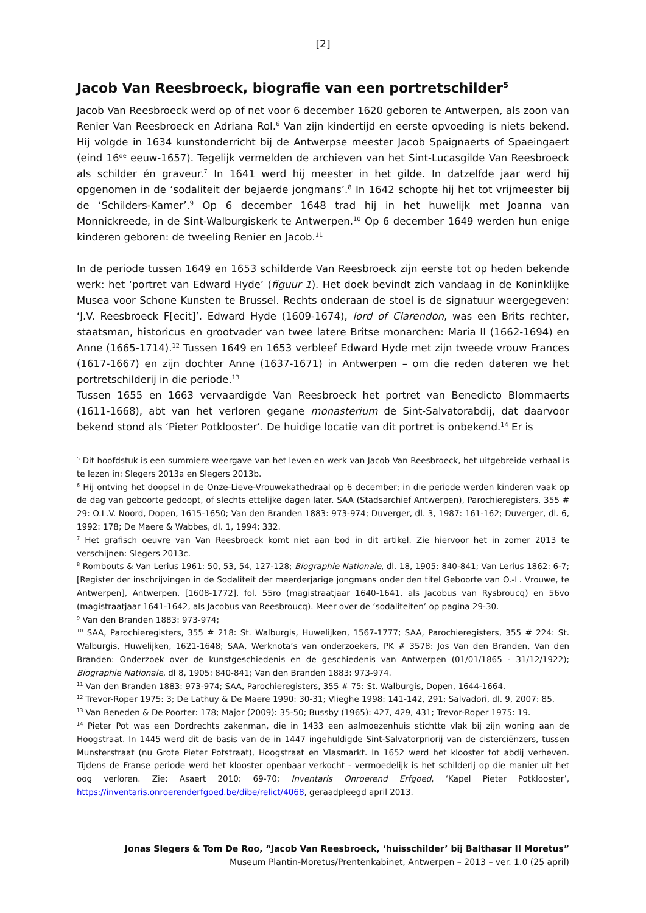[2]
Jacob Van Reesbroeck, biografie van een portretschilder<sup>5</sup>
Jacob Van Reesbroeck werd op of net voor 6 december 1620 geboren te Antwerpen, als zoon van Renier Van Reesbroeck en Adriana Rol.<sup>6</sup> Van zijn kindertijd en eerste opvoeding is niets bekend. Hij volgde in 1634 kunstonderricht bij de Antwerpse meester Jacob Spaignaerts of Spaeingaert (eind 16<sup>de</sup> eeuw-1657). Tegelijk vermelden de archieven van het Sint-Lucasgilde Van Reesbroeck als schilder én graveur.<sup>7</sup> In 1641 werd hij meester in het gilde. In datzelfde jaar werd hij opgenomen in de ‘sodaliteit der bejaerde jongmans’.<sup>8</sup> In 1642 schopte hij het tot vrijmeester bij de ‘Schilders-Kamer’.<sup>9</sup> Op 6 december 1648 trad hij in het huwelijk met Joanna van Monnickreede, in de Sint-Walburgiskerk te Antwerpen.<sup>10</sup> Op 6 december 1649 werden hun enige kinderen geboren: de tweeling Renier en Jacob.<sup>11</sup>
In de periode tussen 1649 en 1653 schilderde Van Reesbroeck zijn eerste tot op heden bekende werk: het ‘portret van Edward Hyde’ (figuur 1). Het doek bevindt zich vandaag in de Koninklijke Musea voor Schone Kunsten te Brussel. Rechts onderaan de stoel is de signatuur weergegeven: ‘J.V. Reesbroeck F[ecit]’. Edward Hyde (1609-1674), lord of Clarendon, was een Brits rechter, staatsman, historicus en grootvader van twee latere Britse monarchen: Maria II (1662-1694) en Anne (1665-1714).<sup>12</sup> Tussen 1649 en 1653 verbleef Edward Hyde met zijn tweede vrouw Frances (1617-1667) en zijn dochter Anne (1637-1671) in Antwerpen – om die reden dateren we het portretschilderij in die periode.<sup>13</sup>
Tussen 1655 en 1663 vervaardigde Van Reesbroeck het portret van Benedicto Blommaerts (1611-1668), abt van het verloren gegane monasterium de Sint-Salvatorabdij, dat daarvoor bekend stond als ‘Pieter Potklooster’. De huidige locatie van dit portret is onbekend.<sup>14</sup> Er is
<sup>5</sup> Dit hoofdstuk is een summiere weergave van het leven en werk van Jacob Van Reesbroeck, het uitgebreide verhaal is te lezen in: Slegers 2013a en Slegers 2013b.
<sup>6</sup> Hij ontving het doopsel in de Onze-Lieve-Vrouwekathedraal op 6 december; in die periode werden kinderen vaak op de dag van geboorte gedoopt, of slechts ettelijke dagen later. SAA (Stadsarchief Antwerpen), Parochieregisters, 355 # 29: O.L.V. Noord, Dopen, 1615-1650; Van den Branden 1883: 973-974; Duverger, dl. 3, 1987: 161-162; Duverger, dl. 6, 1992: 178; De Maere & Wabbes, dl. 1, 1994: 332.
<sup>7</sup> Het grafisch oeuvre van Van Reesbroeck komt niet aan bod in dit artikel. Zie hiervoor het in zomer 2013 te verschijnen: Slegers 2013c.
<sup>8</sup> Rombouts & Van Lerius 1961: 50, 53, 54, 127-128; Biographie Nationale, dl. 18, 1905: 840-841; Van Lerius 1862: 6-7; [Register der inschrijvingen in de Sodaliteit der meerderjarige jongmans onder den titel Geboorte van O.-L. Vrouwe, te Antwerpen], Antwerpen, [1608-1772], fol. 55ro (magistraatjaar 1640-1641, als Jacobus van Rysbroucq) en 56vo (magistraatjaar 1641-1642, als Jacobus van Reesbroucq). Meer over de ‘sodaliteiten’ op pagina 29-30.
<sup>9</sup> Van den Branden 1883: 973-974;
<sup>10</sup> SAA, Parochieregisters, 355 # 218: St. Walburgis, Huwelijken, 1567-1777; SAA, Parochieregisters, 355 # 224: St. Walburgis, Huwelijken, 1621-1648; SAA, Werknota’s van onderzoekers, PK # 3578: Jos Van den Branden, Van den Branden: Onderzoek over de kunstgeschiedenis en de geschiedenis van Antwerpen (01/01/1865 - 31/12/1922); Biographie Nationale, dl 8, 1905: 840-841; Van den Branden 1883: 973-974.
<sup>11</sup> Van den Branden 1883: 973-974; SAA, Parochieregisters, 355 # 75: St. Walburgis, Dopen, 1644-1664.
<sup>12</sup> Trevor-Roper 1975: 3; De Lathuy & De Maere 1990: 30-31; Vlieghe 1998: 141-142, 291; Salvadori, dl. 9, 2007: 85.
<sup>13</sup> Van Beneden & De Poorter: 178; Major (2009): 35-50; Bussby (1965): 427, 429, 431; Trevor-Roper 1975: 19.
<sup>14</sup> Pieter Pot was een Dordrechts zakenman, die in 1433 een aalmoezenhuis stichtte vlak bij zijn woning aan de Hoogstraat. In 1445 werd dit de basis van de in 1447 ingehuldigde Sint-Salvatorpriorij van de cisterciënzers, tussen Munsterstraat (nu Grote Pieter Potstraat), Hoogstraat en Vlasmarkt. In 1652 werd het klooster tot abdij verheven. Tijdens de Franse periode werd het klooster openbaar verkocht - vermoedelijk is het schilderij op die manier uit het oog verloren. Zie: Asaert 2010: 69-70; Inventaris Onroerend Erfgoed, ‘Kapel Pieter Potklooster’, https://inventaris.onroerenderfgoed.be/dibe/relict/4068, geraadpleegd april 2013.
Jonas Slegers & Tom De Roo, “Jacob Van Reesbroeck, ‘huisschilder’ bij Balthasar II Moretus”
Museum Plantin-Moretus/Prentenkabinet, Antwerpen – 2013 – ver. 1.0 (25 april)